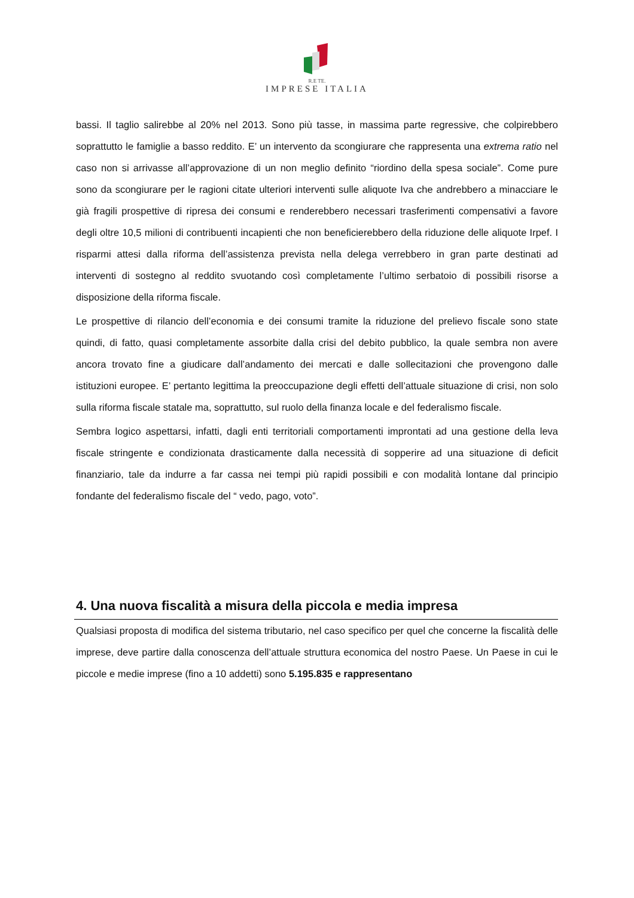R.E TE.
IMPRESE ITALIA
bassi. Il taglio salirebbe al 20% nel 2013. Sono più tasse, in massima parte regressive, che colpirebbero soprattutto le famiglie a basso reddito. E’ un intervento da scongiurare che rappresenta una extrema ratio nel caso non si arrivasse all’approvazione di un non meglio definito “riordino della spesa sociale”. Come pure sono da scongiurare per le ragioni citate ulteriori interventi sulle aliquote Iva che andrebbero a minacciare le già fragili prospettive di ripresa dei consumi e renderebbero necessari trasferimenti compensativi a favore degli oltre 10,5 milioni di contribuenti incapienti che non beneficierebbero della riduzione delle aliquote Irpef. I risparmi attesi dalla riforma dell’assistenza prevista nella delega verrebbero in gran parte destinati ad interventi di sostegno al reddito svuotando così completamente l’ultimo serbatoio di possibili risorse a disposizione della riforma fiscale.
Le prospettive di rilancio dell’economia e dei consumi tramite la riduzione del prelievo fiscale sono state quindi, di fatto, quasi completamente assorbite dalla crisi del debito pubblico, la quale sembra non avere ancora trovato fine a giudicare dall’andamento dei mercati e dalle sollecitazioni che provengono dalle istituzioni europee. E’ pertanto legittima la preoccupazione degli effetti dell’attuale situazione di crisi, non solo sulla riforma fiscale statale ma, soprattutto, sul ruolo della finanza locale e del federalismo fiscale.
Sembra logico aspettarsi, infatti, dagli enti territoriali comportamenti improntati ad una gestione della leva fiscale stringente e condizionata drasticamente dalla necessità di sopperire ad una situazione di deficit finanziario, tale da indurre a far cassa nei tempi più rapidi possibili e con modalità lontane dal principio fondante del federalismo fiscale del “ vedo, pago, voto”.
4. Una nuova fiscalità a misura della piccola e media impresa
Qualsiasi proposta di modifica del sistema tributario, nel caso specifico per quel che concerne la fiscalità delle imprese, deve partire dalla conoscenza dell’attuale struttura economica del nostro Paese. Un Paese in cui le piccole e medie imprese (fino a 10 addetti) sono 5.195.835 e rappresentano